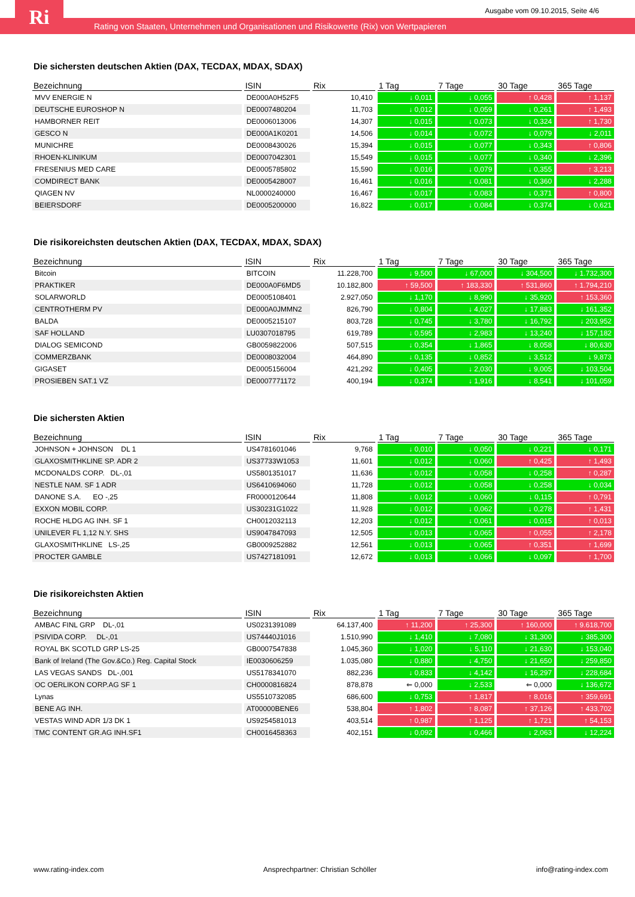Rating von Staaten, Unternehmen und Organisationen und Risikowerte (Rix) von Wertpapieren Ri
Ausgabe vom 09.10.2015, Seite 4/6
Die sichersten deutschen Aktien (DAX, TECDAX, MDAX, SDAX)
| Bezeichnung | ISIN | Rix | 1 Tag | 7 Tage | 30 Tage | 365 Tage |
| --- | --- | --- | --- | --- | --- | --- |
| MVV ENERGIE N | DE000A0H52F5 | 10,410 | ↓ 0,011 | ↓ 0,055 | ↑ 0,428 | ↑ 1,137 |
| DEUTSCHE EUROSHOP N | DE0007480204 | 11,703 | ↓ 0,012 | ↓ 0,059 | ↓ 0,261 | ↑ 1,493 |
| HAMBORNER REIT | DE0006013006 | 14,307 | ↓ 0,015 | ↓ 0,073 | ↓ 0,324 | ↑ 1,730 |
| GESCO N | DE000A1K0201 | 14,506 | ↓ 0,014 | ↓ 0,072 | ↓ 0,079 | ↓ 2,011 |
| MUNICHRE | DE0008430026 | 15,394 | ↓ 0,015 | ↓ 0,077 | ↓ 0,343 | ↑ 0,806 |
| RHOEN-KLINIKUM | DE0007042301 | 15,549 | ↓ 0,015 | ↓ 0,077 | ↓ 0,340 | ↓ 2,396 |
| FRESENIUS MED CARE | DE0005785802 | 15,590 | ↓ 0,016 | ↓ 0,079 | ↓ 0,355 | ↑ 3,213 |
| COMDIRECT BANK | DE0005428007 | 16,461 | ↓ 0,016 | ↓ 0,081 | ↓ 0,360 | ↓ 2,288 |
| QIAGEN NV | NL0000240000 | 16,467 | ↓ 0,017 | ↓ 0,083 | ↓ 0,371 | ↑ 0,800 |
| BEIERSDORF | DE0005200000 | 16,822 | ↓ 0,017 | ↓ 0,084 | ↓ 0,374 | ↓ 0,621 |
Die risikoreichsten deutschen Aktien (DAX, TECDAX, MDAX, SDAX)
| Bezeichnung | ISIN | Rix | 1 Tag | 7 Tage | 30 Tage | 365 Tage |
| --- | --- | --- | --- | --- | --- | --- |
| Bitcoin | BITCOIN | 11.228,700 | ↓ 9,500 | ↓ 67,000 | ↓ 304,500 | ↓ 1.732,300 |
| PRAKTIKER | DE000A0F6MD5 | 10.182,800 | ↑ 59,500 | ↑ 183,330 | ↑ 531,860 | ↑ 1.794,210 |
| SOLARWORLD | DE0005108401 | 2.927,050 | ↓ 1,170 | ↓ 8,990 | ↓ 35,920 | ↑ 153,360 |
| CENTROTHERM PV | DE000A0JMMN2 | 826,790 | ↓ 0,804 | ↓ 4,027 | ↓ 17,883 | ↓ 161,352 |
| BALDA | DE0005215107 | 803,728 | ↓ 0,745 | ↓ 3,780 | ↓ 16,792 | ↓ 203,952 |
| SAF HOLLAND | LU0307018795 | 619,789 | ↓ 0,595 | ↓ 2,983 | ↓ 13,240 | ↓ 157,182 |
| DIALOG SEMICOND | GB0059822006 | 507,515 | ↓ 0,354 | ↓ 1,865 | ↓ 8,058 | ↓ 80,630 |
| COMMERZBANK | DE0008032004 | 464,890 | ↓ 0,135 | ↓ 0,852 | ↓ 3,512 | ↓ 9,873 |
| GIGASET | DE0005156004 | 421,292 | ↓ 0,405 | ↓ 2,030 | ↓ 9,005 | ↓ 103,504 |
| PROSIEBEN SAT.1 VZ | DE0007771172 | 400,194 | ↓ 0,374 | ↓ 1,916 | ↓ 8,541 | ↓ 101,059 |
Die sichersten Aktien
| Bezeichnung | ISIN | Rix | 1 Tag | 7 Tage | 30 Tage | 365 Tage |
| --- | --- | --- | --- | --- | --- | --- |
| JOHNSON + JOHNSON DL 1 | US4781601046 | 9,768 | ↓ 0,010 | ↓ 0,050 | ↓ 0,221 | ↓ 0,171 |
| GLAXOSMITHKLINE SP. ADR 2 | US37733W1053 | 11,601 | ↓ 0,012 | ↓ 0,060 | ↑ 0,425 | ↑ 1,493 |
| MCDONALDS CORP. DL-,01 | US5801351017 | 11,636 | ↓ 0,012 | ↓ 0,058 | ↓ 0,258 | ↑ 0,287 |
| NESTLE NAM. SF 1 ADR | US6410694060 | 11,728 | ↓ 0,012 | ↓ 0,058 | ↓ 0,258 | ↓ 0,034 |
| DANONE S.A. EO -,25 | FR0000120644 | 11,808 | ↓ 0,012 | ↓ 0,060 | ↓ 0,115 | ↑ 0,791 |
| EXXON MOBIL CORP. | US30231G1022 | 11,928 | ↓ 0,012 | ↓ 0,062 | ↓ 0,278 | ↑ 1,431 |
| ROCHE HLDG AG INH. SF 1 | CH0012032113 | 12,203 | ↓ 0,012 | ↓ 0,061 | ↓ 0,015 | ↑ 0,013 |
| UNILEVER FL 1,12 N.Y. SHS | US9047847093 | 12,505 | ↓ 0,013 | ↓ 0,065 | ↑ 0,055 | ↑ 2,178 |
| GLAXOSMITHKLINE LS-,25 | GB0009252882 | 12,561 | ↓ 0,013 | ↓ 0,065 | ↑ 0,351 | ↑ 1,699 |
| PROCTER GAMBLE | US7427181091 | 12,672 | ↓ 0,013 | ↓ 0,066 | ↓ 0,097 | ↑ 1,700 |
Die risikoreichsten Aktien
| Bezeichnung | ISIN | Rix | 1 Tag | 7 Tage | 30 Tage | 365 Tage |
| --- | --- | --- | --- | --- | --- | --- |
| AMBAC FINL GRP DL-,01 | US0231391089 | 64.137,400 | ↑ 11,200 | ↑ 25,300 | ↑ 160,000 | ↑ 9.618,700 |
| PSIVIDA CORP. DL-,01 | US74440J1016 | 1.510,990 | ↓ 1,410 | ↓ 7,080 | ↓ 31,300 | ↓ 385,300 |
| ROYAL BK SCOTLD GRP LS-25 | GB0007547838 | 1.045,360 | ↓ 1,020 | ↓ 5,110 | ↓ 21,630 | ↓ 153,040 |
| Bank of Ireland (The Gov.&Co.) Reg. Capital Stock | IE0030606259 | 1.035,080 | ↓ 0,880 | ↓ 4,750 | ↓ 21,650 | ↓ 259,850 |
| LAS VEGAS SANDS DL-,001 | US5178341070 | 882,236 | ↓ 0,833 | ↓ 4,142 | ↓ 16,297 | ↓ 228,684 |
| OC OERLIKON CORP.AG SF 1 | CH0000816824 | 878,878 | ⇐ 0,000 | ↓ 2,533 | ⇐ 0,000 | ↓ 136,672 |
| Lynas | US5510732085 | 686,600 | ↓ 0,753 | ↑ 1,817 | ↑ 8,016 | ↑ 359,691 |
| BENE AG INH. | AT00000BENE6 | 538,804 | ↑ 1,802 | ↑ 8,087 | ↑ 37,126 | ↑ 433,702 |
| VESTAS WIND ADR 1/3 DK 1 | US9254581013 | 403,514 | ↑ 0,987 | ↑ 1,125 | ↑ 1,721 | ↑ 54,153 |
| TMC CONTENT GR.AG INH.SF1 | CH0016458363 | 402,151 | ↓ 0,092 | ↓ 0,466 | ↓ 2,063 | ↓ 12,224 |
www.rating-index.com Ansprechpartner: Christian Schöller info@rating-index.com